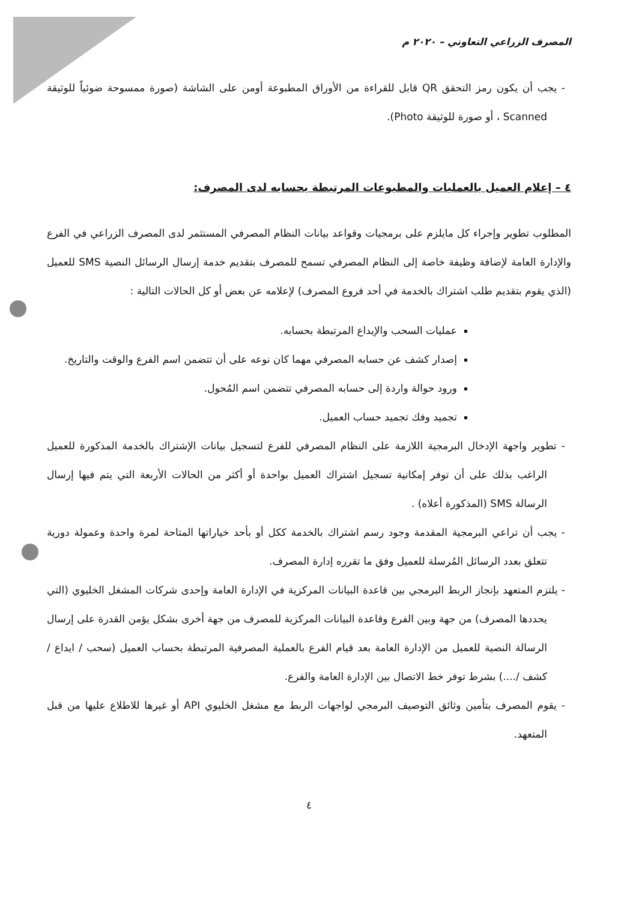المصرف الزراعي التعاوني – ٢٠٢٠ م
- يجب أن يكون رمز التحقق QR قابل للقراءة من الأوراق المطبوعة أومن على الشاشة (صورة ممسوحة ضوئياً للوثيقة Scanned ، أو صورة للوثيقة Photo).
٤ – إعلام العميل بالعمليات والمطبوعات المرتبطة بحسابه لدى المصرف:
المطلوب تطوير وإجراء كل مايلزم على برمجيات وقواعد بيانات النظام المصرفي المستثمر لدى المصرف الزراعي في الفرع والإدارة العامة لإضافة وظيفة خاصة إلى النظام المصرفي تسمح للمصرف بتقديم خدمة إرسال الرسائل النصية SMS للعميل (الذي يقوم بتقديم طلب اشتراك بالخدمة في أحد فروع المصرف) لإعلامه عن بعض أو كل الحالات التالية :
عمليات السحب والإيداع المرتبطة بحسابه.
إصدار كشف عن حسابه المصرفي مهما كان نوعه على أن تتضمن اسم الفرع والوقت والتاريخ.
ورود حوالة واردة إلى حسابه المصرفي تتضمن اسم المُحول.
تجميد وفك تجميد حساب العميل.
- تطوير واجهة الإدخال البرمجية اللازمة على النظام المصرفي للفرع لتسجيل بيانات الإشتراك بالخدمة المذكورة للعميل الراغب بذلك على أن توفر إمكانية تسجيل اشتراك العميل بواحدة أو أكثر من الحالات الأربعة التي يتم فيها إرسال الرسالة SMS (المذكورة أعلاه) .
- يجب أن تراعي البرمجية المقدمة وجود رسم اشتراك بالخدمة ككل أو بأحد خياراتها المتاحة لمرة واحدة وعمولة دورية تتعلق بعدد الرسائل المُرسلة للعميل وفق ما تقرره إدارة المصرف.
- يلتزم المتعهد بإنجاز الربط البرمجي بين قاعدة البيانات المركزية في الإدارة العامة وإحدى شركات المشغل الخليوي (التي يحددها المصرف) من جهة وبين الفرع وقاعدة البيانات المركزية للمصرف من جهة أخرى بشكل يؤمن القدرة على إرسال الرسالة النصية للعميل من الإدارة العامة بعد قيام الفرع بالعملية المصرفية المرتبطة بحساب العميل (سحب / ايداع / كشف /....) بشرط توفر خط الاتصال بين الإدارة العامة والفرع.
- يقوم المصرف بتأمين وثائق التوصيف البرمجي لواجهات الربط مع مشغل الخليوي API أو غيرها للاطلاع عليها من قبل المتعهد.
٤